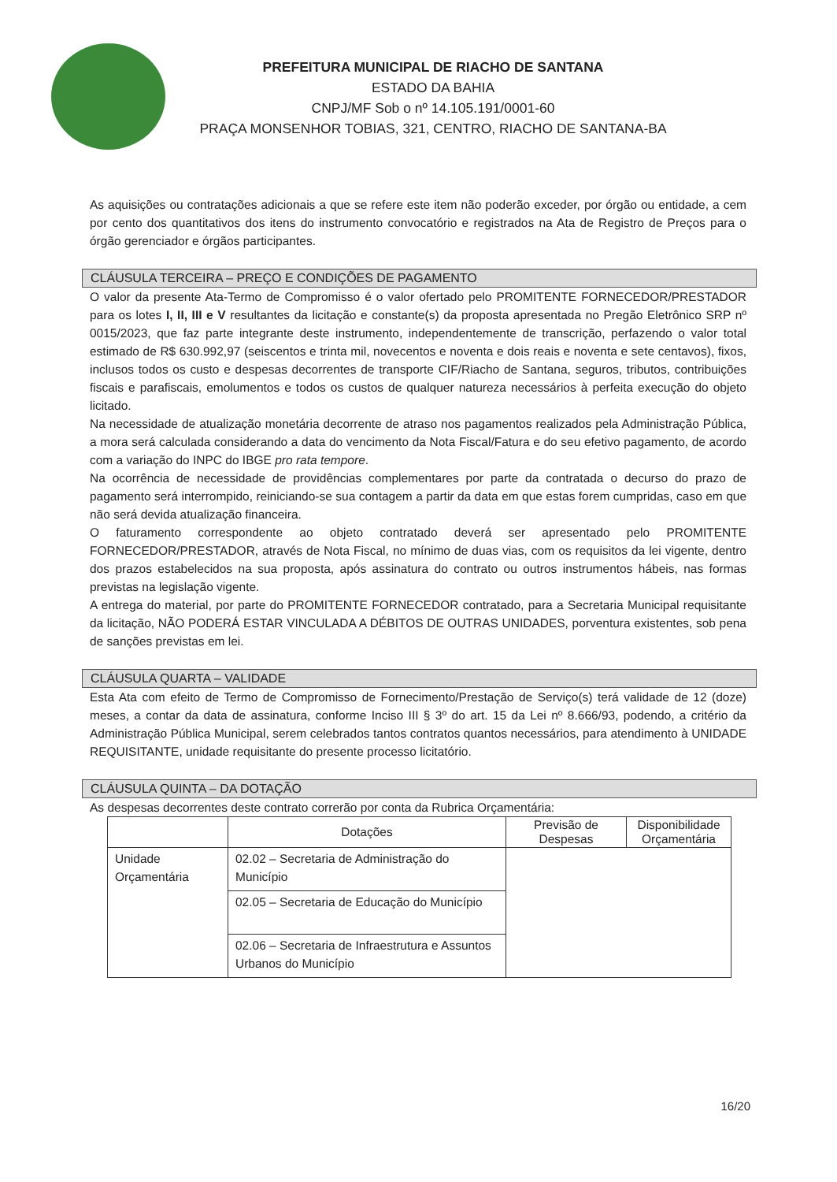PREFEITURA MUNICIPAL DE RIACHO DE SANTANA
ESTADO DA BAHIA
CNPJ/MF Sob o nº 14.105.191/0001-60
PRAÇA MONSENHOR TOBIAS, 321, CENTRO, RIACHO DE SANTANA-BA
As aquisições ou contratações adicionais a que se refere este item não poderão exceder, por órgão ou entidade, a cem por cento dos quantitativos dos itens do instrumento convocatório e registrados na Ata de Registro de Preços para o órgão gerenciador e órgãos participantes.
CLÁUSULA TERCEIRA – PREÇO E CONDIÇÕES DE PAGAMENTO
O valor da presente Ata-Termo de Compromisso é o valor ofertado pelo PROMITENTE FORNECEDOR/PRESTADOR para os lotes I, II, III e V resultantes da licitação e constante(s) da proposta apresentada no Pregão Eletrônico SRP nº 0015/2023, que faz parte integrante deste instrumento, independentemente de transcrição, perfazendo o valor total estimado de R$ 630.992,97 (seiscentos e trinta mil, novecentos e noventa e dois reais e noventa e sete centavos), fixos, inclusos todos os custo e despesas decorrentes de transporte CIF/Riacho de Santana, seguros, tributos, contribuições fiscais e parafiscais, emolumentos e todos os custos de qualquer natureza necessários à perfeita execução do objeto licitado.
Na necessidade de atualização monetária decorrente de atraso nos pagamentos realizados pela Administração Pública, a mora será calculada considerando a data do vencimento da Nota Fiscal/Fatura e do seu efetivo pagamento, de acordo com a variação do INPC do IBGE pro rata tempore.
Na ocorrência de necessidade de providências complementares por parte da contratada o decurso do prazo de pagamento será interrompido, reiniciando-se sua contagem a partir da data em que estas forem cumpridas, caso em que não será devida atualização financeira.
O faturamento correspondente ao objeto contratado deverá ser apresentado pelo PROMITENTE FORNECEDOR/PRESTADOR, através de Nota Fiscal, no mínimo de duas vias, com os requisitos da lei vigente, dentro dos prazos estabelecidos na sua proposta, após assinatura do contrato ou outros instrumentos hábeis, nas formas previstas na legislação vigente.
A entrega do material, por parte do PROMITENTE FORNECEDOR contratado, para a Secretaria Municipal requisitante da licitação, NÃO PODERÁ ESTAR VINCULADA A DÉBITOS DE OUTRAS UNIDADES, porventura existentes, sob pena de sanções previstas em lei.
CLÁUSULA QUARTA – VALIDADE
Esta Ata com efeito de Termo de Compromisso de Fornecimento/Prestação de Serviço(s) terá validade de 12 (doze) meses, a contar da data de assinatura, conforme Inciso III § 3º do art. 15 da Lei nº 8.666/93, podendo, a critério da Administração Pública Municipal, serem celebrados tantos contratos quantos necessários, para atendimento à UNIDADE REQUISITANTE, unidade requisitante do presente processo licitatório.
CLÁUSULA QUINTA – DA DOTAÇÃO
As despesas decorrentes deste contrato correrão por conta da Rubrica Orçamentária:
| | Dotações | Previsão de Despesas | Disponibilidade Orçamentária |
| --- | --- | --- | --- |
| Unidade Orçamentária | 02.02 – Secretaria de Administração do Município | | |
| | 02.05 – Secretaria de Educação do Município | | |
| | 02.06 – Secretaria de Infraestrutura e Assuntos Urbanos do Município | | |
16/20